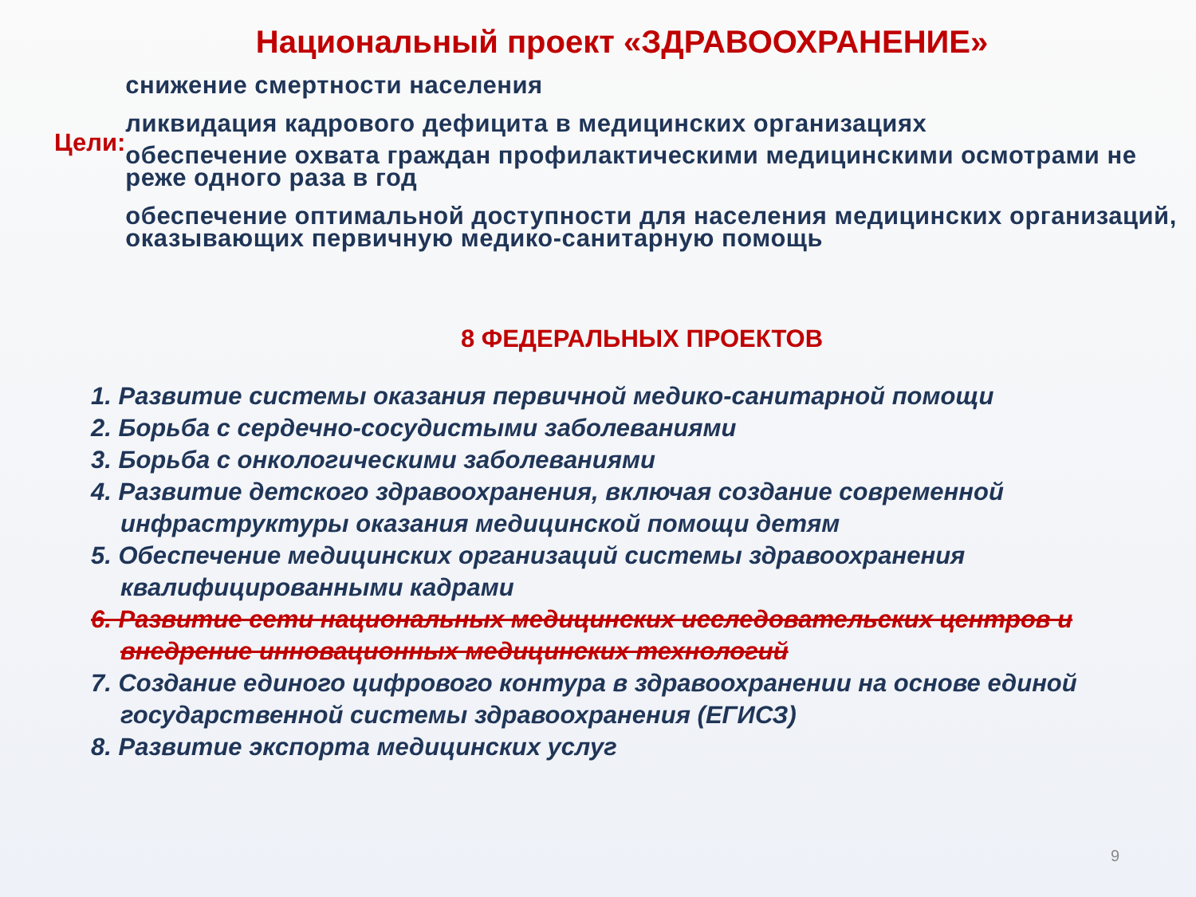Национальный проект «ЗДРАВООХРАНЕНИЕ»
Цели:
снижение смертности населения
ликвидация кадрового дефицита в медицинских организациях
обеспечение охвата граждан профилактическими медицинскими осмотрами не реже одного раза в год
обеспечение оптимальной доступности для населения медицинских организаций, оказывающих первичную медико-санитарную помощь
8 ФЕДЕРАЛЬНЫХ ПРОЕКТОВ
1. Развитие системы оказания первичной медико-санитарной помощи
2. Борьба с сердечно-сосудистыми заболеваниями
3. Борьба с онкологическими заболеваниями
4. Развитие детского здравоохранения, включая создание современной инфраструктуры оказания медицинской помощи детям
5. Обеспечение медицинских организаций системы здравоохранения квалифицированными кадрами
6. Развитие сети национальных медицинских исследовательских центров и внедрение инновационных медицинских технологий
7. Создание единого цифрового контура в здравоохранении на основе единой государственной системы здравоохранения (ЕГИСЗ)
8. Развитие экспорта медицинских услуг
9